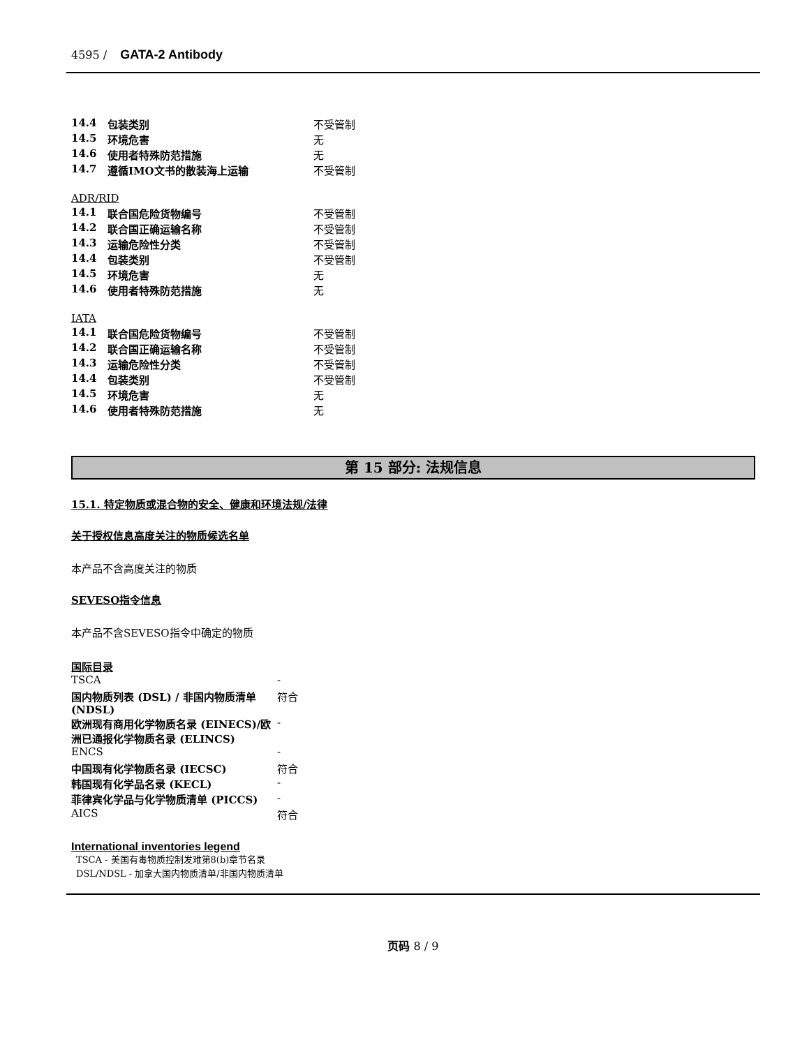4595 / GATA-2 Antibody
| 14.4 | 包装类别 | 不受管制 |
| 14.5 | 环境危害 | 无 |
| 14.6 | 使用者特殊防范措施 | 无 |
| 14.7 | 遵循IMO文书的散装海上运输 | 不受管制 |
ADR/RID
| 14.1 | 联合国危险货物编号 | 不受管制 |
| 14.2 | 联合国正确运输名称 | 不受管制 |
| 14.3 | 运输危险性分类 | 不受管制 |
| 14.4 | 包装类别 | 不受管制 |
| 14.5 | 环境危害 | 无 |
| 14.6 | 使用者特殊防范措施 | 无 |
IATA
| 14.1 | 联合国危险货物编号 | 不受管制 |
| 14.2 | 联合国正确运输名称 | 不受管制 |
| 14.3 | 运输危险性分类 | 不受管制 |
| 14.4 | 包装类别 | 不受管制 |
| 14.5 | 环境危害 | 无 |
| 14.6 | 使用者特殊防范措施 | 无 |
第 15 部分: 法规信息
15.1. 特定物质或混合物的安全、健康和环境法规/法律
关于授权信息高度关注的物质候选名单
本产品不含高度关注的物质
SEVESO指令信息
本产品不含SEVESO指令中确定的物质
国际目录
| TSCA | - |
| 国内物质列表 (DSL) / 非国内物质清单 (NDSL) | 符合 |
| 欧洲现有商用化学物质名录 (EINECS)/欧洲已通报化学物质名录 (ELINCS) | - |
| ENCS | - |
| 中国现有化学物质名录 (IECSC) | 符合 |
| 韩国现有化学品名录 (KECL) | - |
| 菲律宾化学品与化学物质清单 (PICCS) | - |
| AICS | 符合 |
International inventories legend
TSCA - 美国有毒物质控制发难第8(b)章节名录
DSL/NDSL - 加拿大国内物质清单/非国内物质清单
页码 8 / 9